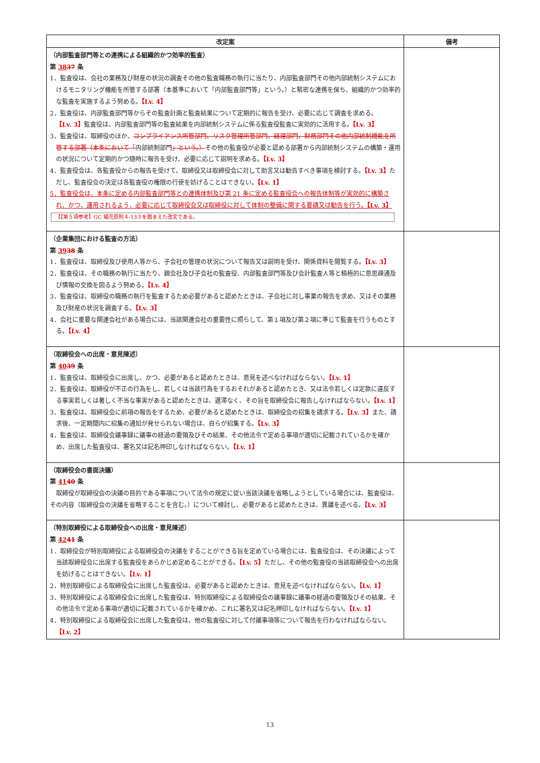| 改定案 | 備考 |
| --- | --- |
| （内部監査部門等との連携による組織的かつ効率的監査） 第 38 37 条 1．監査役は、会社の業務及び財産の状況の調査その他の監査職務の執行に当たり、内部監査部門その他内部統制システムにおけるモニタリング機能を所管する部署（本基準において「内部監査部門等」という。）と緊密な連携を保ち、組織的かつ効率的な監査を実施するよう努める。 【Lv. 4】 2．監査役は、内部監査部門等からその監査計画と監査結果について定期的に報告を受け、必要に応じて調査を求める。 【Lv. 3】 監査役は、内部監査部門等の監査結果を内部統制システムに係る監査役監査に実効的に活用する。 【Lv. 3】 3．監査役は、取締役のほか、 コンプライアンス所管部門、リスク管理所管部門、経理部門、財務部門その他内部統制機能を所管する部署（本条において「 内部統制部門 」という。） その他の監査役が必要と認める部署から内部統制システムの構築・運用の状況について定期的かつ随時に報告を受け、必要に応じて説明を求める。 【Lv. 3】 4．監査役会は、各監査役からの報告を受けて、取締役又は取締役会に対して助言又は勧告すべき事項を検討する。 【Lv. 3】 ただし、監査役会の決定は各監査役の権限の行使を妨げることはできない。 【Lv. 1】 5．監査役会は、本条に定める内部監査部門等との連携体制及び第 21 条に定める監査役会への報告体制等が実効的に構築され、かつ、運用されるよう、必要に応じて取締役会又は取締役に対して体制の整備に関する要請又は勧告を行う。 【Lv. 3】 【【第５項参考】GC 補充原則４-13③を踏まえた改定である。 | |
| （企業集団における監査の方法） 第 39 38 条 1．監査役は、取締役及び使用人等から、子会社の管理の状況について報告又は説明を受け、関係資料を閲覧する。 【Lv. 3】 2．監査役は、その職務の執行に当たり、親会社及び子会社の監査役、内部監査部門等及び会計監査人等と積極的に意思疎通及び情報の交換を図るよう努める。 【Lv. 4】 3．監査役は、取締役の職務の執行を監査するため必要があると認めたときは、子会社に対し事業の報告を求め、又はその業務及び財産の状況を調査する。 【Lv. 3】 4．会社に重要な関連会社がある場合には、当該関連会社の重要性に照らして、第１項及び第２項に準じて監査を行うものとする。 【Lv. 4】 | |
| （取締役会への出席・意見陳述） 第 40 39 条 1．監査役は、取締役会に出席し、かつ、必要があると認めたときは、意見を述べなければならない。 【Lv. 1】 2．監査役は、取締役が不正の行為をし、若しくは当該行為をするおそれがあると認めたとき、又は法令若しくは定款に違反する事実若しくは著しく不当な事実があると認めたときは、遅滞なく、その旨を取締役会に報告しなければならない。 【Lv. 1】 3．監査役は、取締役会に前項の報告をするため、必要があると認めたときは、取締役会の招集を請求する。 【Lv. 3】 また、請求後、一定期間内に招集の通知が発せられない場合は、自らが招集する。 【Lv. 3】 4．監査役は、取締役会議事録に議事の経過の要領及びその結果、その他法令で定める事項が適切に記載されているかを確かめ、出席した監査役は、署名又は記名押印しなければならない。 【Lv. 1】 | |
| （取締役会の書面決議） 第 41 40 条 取締役が取締役会の決議の目的である事項について法令の規定に従い当該決議を省略しようとしている場合には、監査役は、その内容（取締役会の決議を省略することを含む。）について検討し、必要があると認めたときは、異議を述べる。 【Lv. 3】 | |
| （特別取締役による取締役会への出席・意見陳述） 第 42 41 条 1．取締役会が特別取締役による取締役会の決議をすることができる旨を定めている場合には、監査役会は、その決議によって当該取締役会に出席する監査役をあらかじめ定めることができる。 【Lv. 5】 ただし、その他の監査役の当該取締役会への出席を妨げることはできない。 【Lv. 1】 2．特別取締役による取締役会に出席した監査役は、必要があると認めたときは、意見を述べなければならない。 【Lv. 1】 3．特別取締役による取締役会に出席した監査役は、特別取締役による取締役会の議事録に議事の経過の要領及びその結果、その他法令で定める事項が適切に記載されているかを確かめ、これに署名又は記名押印しなければならない。 【Lv. 1】 4．特別取締役による取締役会に出席した監査役は、他の監査役に対して付議事項等について報告を行わなければならない。 【Lv. 2】 | |
13